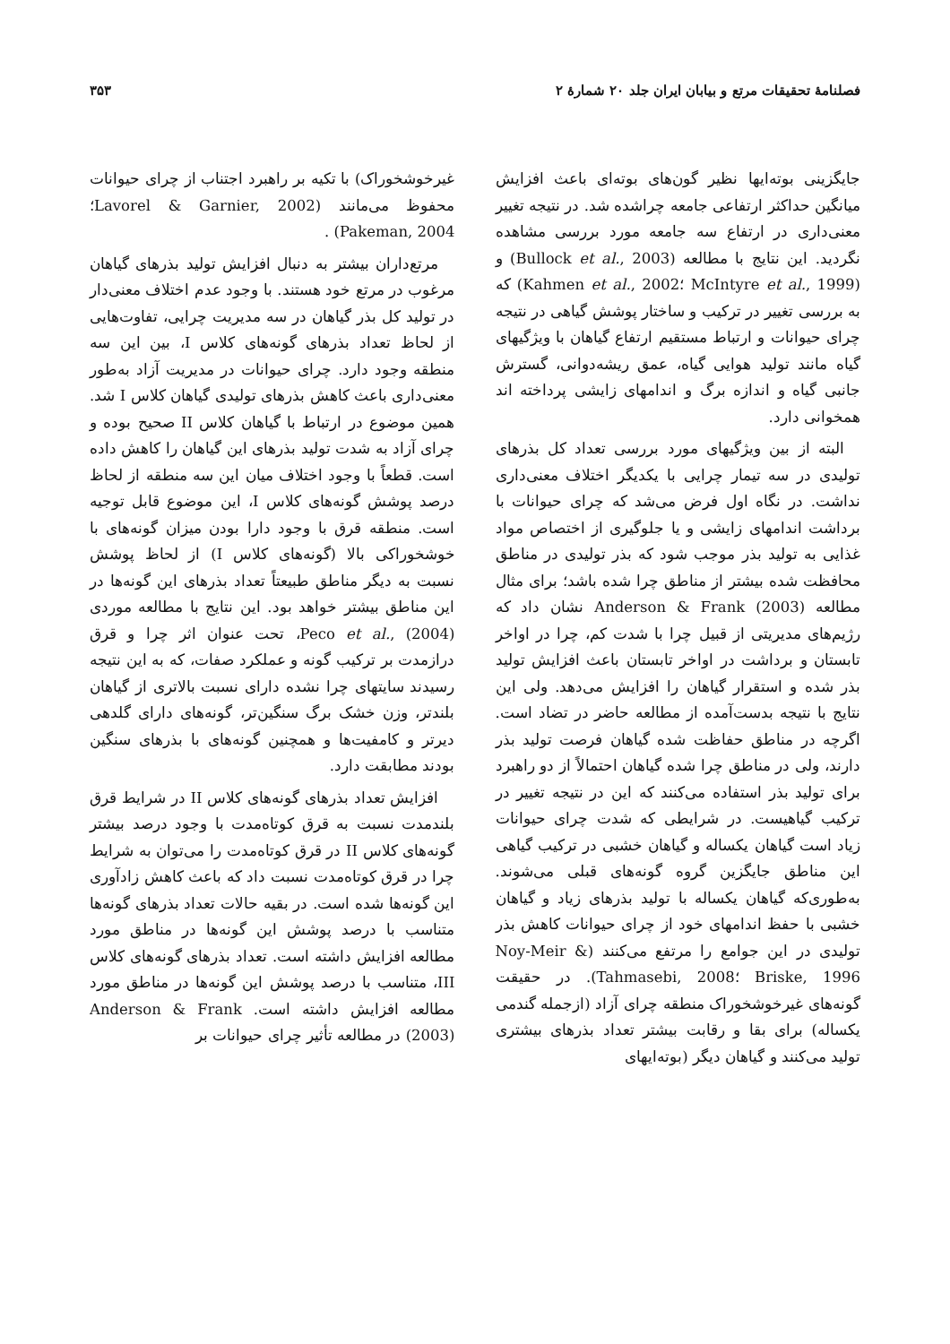فصلنامهٔ تحقیقات مرتع و بیابان ایران جلد ۲۰ شمارهٔ ۲ ۳۵۳
جایگزینی بوته‌ایها نظیر گون‌های بوته‌ای باعث افزایش میانگین حداکثر ارتفاعی جامعه چراشده شد. در نتیجه تغییر معنی‌داری در ارتفاع سه جامعه مورد بررسی مشاهده نگردید. این نتایج با مطالعه (Bullock et al., 2003) و (McIntyre et al., 1999 ؛Kahmen et al., 2002) که به بررسی تغییر در ترکیب و ساختار پوشش گیاهی در نتیجه چرای حیوانات و ارتباط مستقیم ارتفاع گیاهان با ویژگیهای گیاه مانند تولید هوایی گیاه، عمق ریشه‌دوانی، گسترش جانبی گیاه و اندازه برگ و اندامهای زایشی پرداخته اند همخوانی دارد.
البته از بین ویژگیهای مورد بررسی تعداد کل بذرهای تولیدی در سه تیمار چرایی با یکدیگر اختلاف معنی‌داری نداشت. در نگاه اول فرض می‌شد که چرای حیوانات با برداشت اندامهای زایشی و یا جلوگیری از اختصاص مواد غذایی به تولید بذر موجب شود که بذر تولیدی در مناطق محافظت شده بیشتر از مناطق چرا شده باشد؛ برای مثال مطالعه Anderson & Frank (2003) نشان داد که رژیم‌های مدیریتی از قبیل چرا با شدت کم، چرا در اواخر تابستان و برداشت در اواخر تابستان باعث افزایش تولید بذر شده و استقرار گیاهان را افزایش می‌دهد. ولی این نتایج با نتیجه بدست‌آمده از مطالعه حاضر در تضاد است. اگرچه در مناطق حفاظت شده گیاهان فرصت تولید بذر دارند، ولی در مناطق چرا شده گیاهان احتمالاً از دو راهبرد برای تولید بذر استفاده می‌کنند که این در نتیجه تغییر در ترکیب گیاهیست. در شرایطی که شدت چرای حیوانات زیاد است گیاهان یکساله و گیاهان خشبی در ترکیب گیاهی این مناطق جایگزین گروه گونه‌های قبلی می‌شوند. به‌طوری‌که گیاهان یکساله با تولید بذرهای زیاد و گیاهان خشبی با حفظ اندامهای خود از چرای حیوانات کاهش بذر تولیدی در این جوامع را مرتفع می‌کنند (Noy-Meir & Briske, 1996 ؛Tahmasebi, 2008). در حقیقت گونه‌های غیرخوشخوراک منطقه چرای آزاد (ازجمله گندمی یکساله) برای بقا و رقابت بیشتر تعداد بذرهای بیشتری تولید می‌کنند و گیاهان دیگر (بوته‌ایهای
غیرخوشخوراک) با تکیه بر راهبرد اجتناب از چرای حیوانات محفوظ می‌مانند (Lavorel & Garnier, 2002؛ Pakeman, 2004) .
مرتع‌داران بیشتر به دنبال افزایش تولید بذرهای گیاهان مرغوب در مرتع خود هستند. با وجود عدم اختلاف معنی‌دار در تولید کل بذر گیاهان در سه مدیریت چرایی، تفاوت‌هایی از لحاظ تعداد بذرهای گونه‌های کلاس I، بین این سه منطقه وجود دارد. چرای حیوانات در مدیریت آزاد به‌طور معنی‌داری باعث کاهش بذرهای تولیدی گیاهان کلاس I شد. همین موضوع در ارتباط با گیاهان کلاس II صحیح بوده و چرای آزاد به شدت تولید بذرهای این گیاهان را کاهش داده است. قطعاً با وجود اختلاف میان این سه منطقه از لحاظ درصد پوشش گونه‌های کلاس I، این موضوع قابل توجیه است. منطقه قرق با وجود دارا بودن میزان گونه‌های با خوشخوراکی بالا (گونه‌های کلاس I) از لحاظ پوشش نسبت به دیگر مناطق طبیعتاً تعداد بذرهای این گونه‌ها در این مناطق بیشتر خواهد بود. این نتایج با مطالعه موردی Peco et al., (2004)، تحت عنوان اثر چرا و قرق درازمدت بر ترکیب گونه و عملکرد صفات، که به این نتیجه رسیدند سایتهای چرا نشده دارای نسبت بالاتری از گیاهان بلندتر، وزن خشک برگ سنگین‌تر، گونه‌های دارای گلدهی دیرتر و کامفیت‌ها و همچنین گونه‌های با بذرهای سنگین بودند مطابقت دارد.
افزایش تعداد بذرهای گونه‌های کلاس II در شرایط قرق بلندمدت نسبت به قرق کوتاه‌مدت با وجود درصد بیشتر گونه‌های کلاس II در قرق کوتاه‌مدت را می‌توان به شرایط چرا در قرق کوتاه‌مدت نسبت داد که باعث کاهش زادآوری این گونه‌ها شده است. در بقیه حالات تعداد بذرهای گونه‌ها متناسب با درصد پوشش این گونه‌ها در مناطق مورد مطالعه افزایش داشته است. تعداد بذرهای گونه‌های کلاس III، متناسب با درصد پوشش این گونه‌ها در مناطق مورد مطالعه افزایش داشته است. Anderson & Frank (2003) در مطالعه تأثیر چرای حیوانات بر